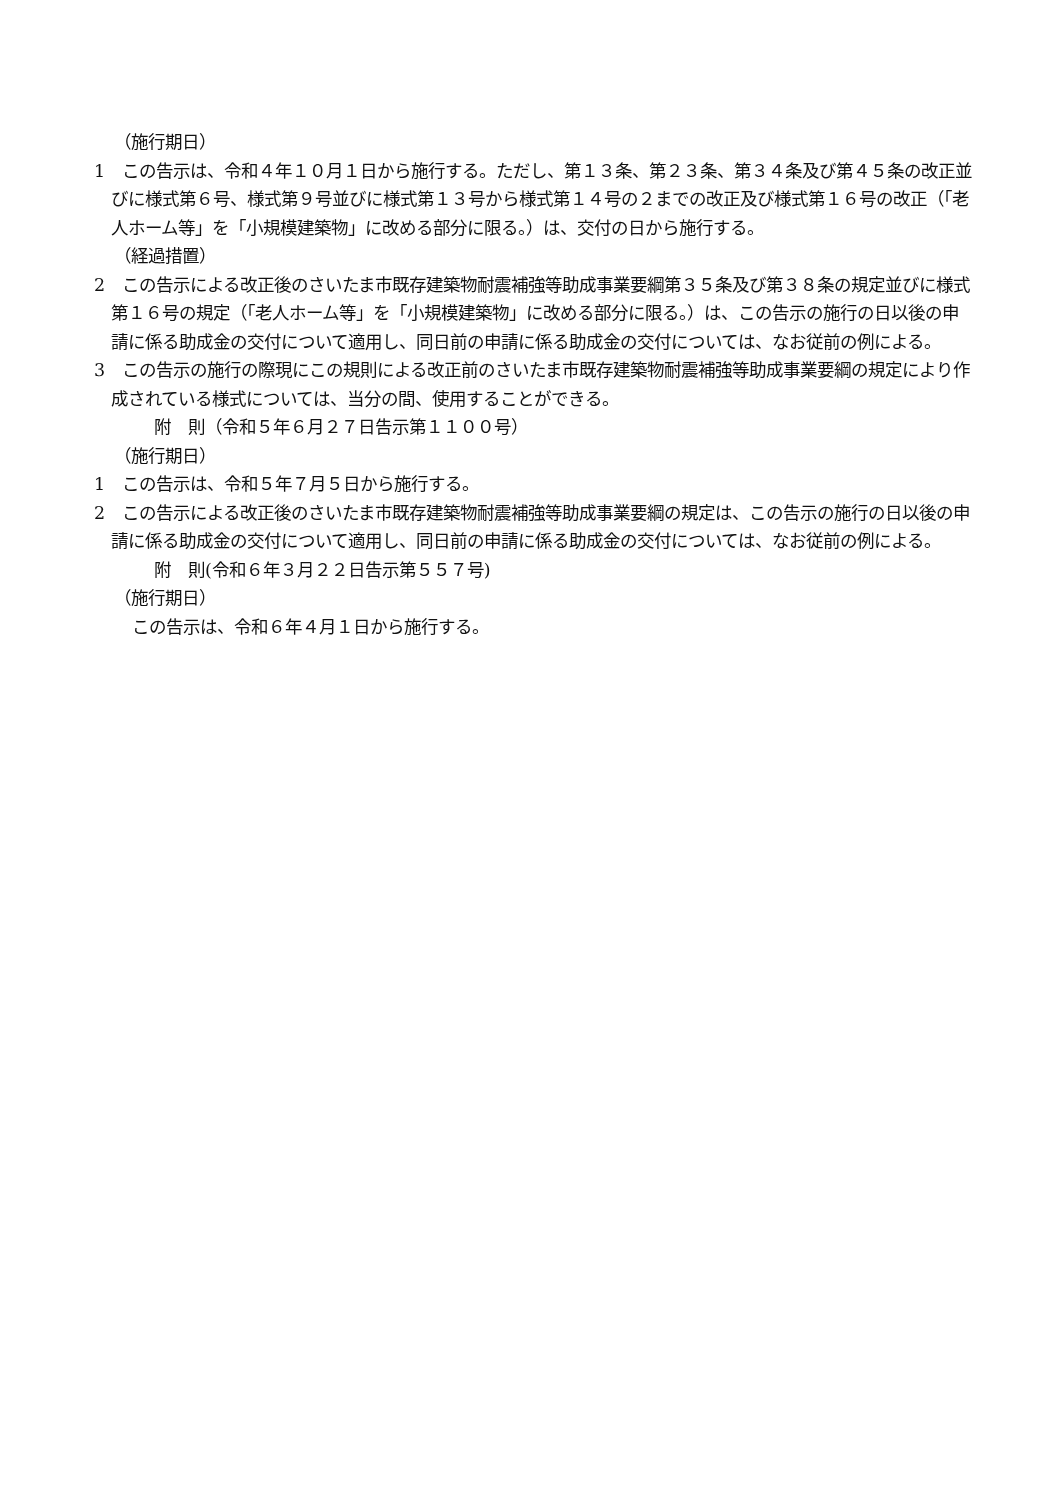（施行期日）
1　この告示は、令和４年１０月１日から施行する。ただし、第１３条、第２３条、第３４条及び第４５条の改正並びに様式第６号、様式第９号並びに様式第１３号から様式第１４号の２までの改正及び様式第１６号の改正（「老人ホーム等」を「小規模建築物」に改める部分に限る。）は、交付の日から施行する。
（経過措置）
2　この告示による改正後のさいたま市既存建築物耐震補強等助成事業要綱第３５条及び第３８条の規定並びに様式第１６号の規定（「老人ホーム等」を「小規模建築物」に改める部分に限る。）は、この告示の施行の日以後の申請に係る助成金の交付について適用し、同日前の申請に係る助成金の交付については、なお従前の例による。
3　この告示の施行の際現にこの規則による改正前のさいたま市既存建築物耐震補強等助成事業要綱の規定により作成されている様式については、当分の間、使用することができる。
附　則（令和５年６月２７日告示第１１００号）
（施行期日）
1　この告示は、令和５年７月５日から施行する。
2　この告示による改正後のさいたま市既存建築物耐震補強等助成事業要綱の規定は、この告示の施行の日以後の申請に係る助成金の交付について適用し、同日前の申請に係る助成金の交付については、なお従前の例による。
附　則(令和６年３月２２日告示第５５７号)
（施行期日）
この告示は、令和６年４月１日から施行する。